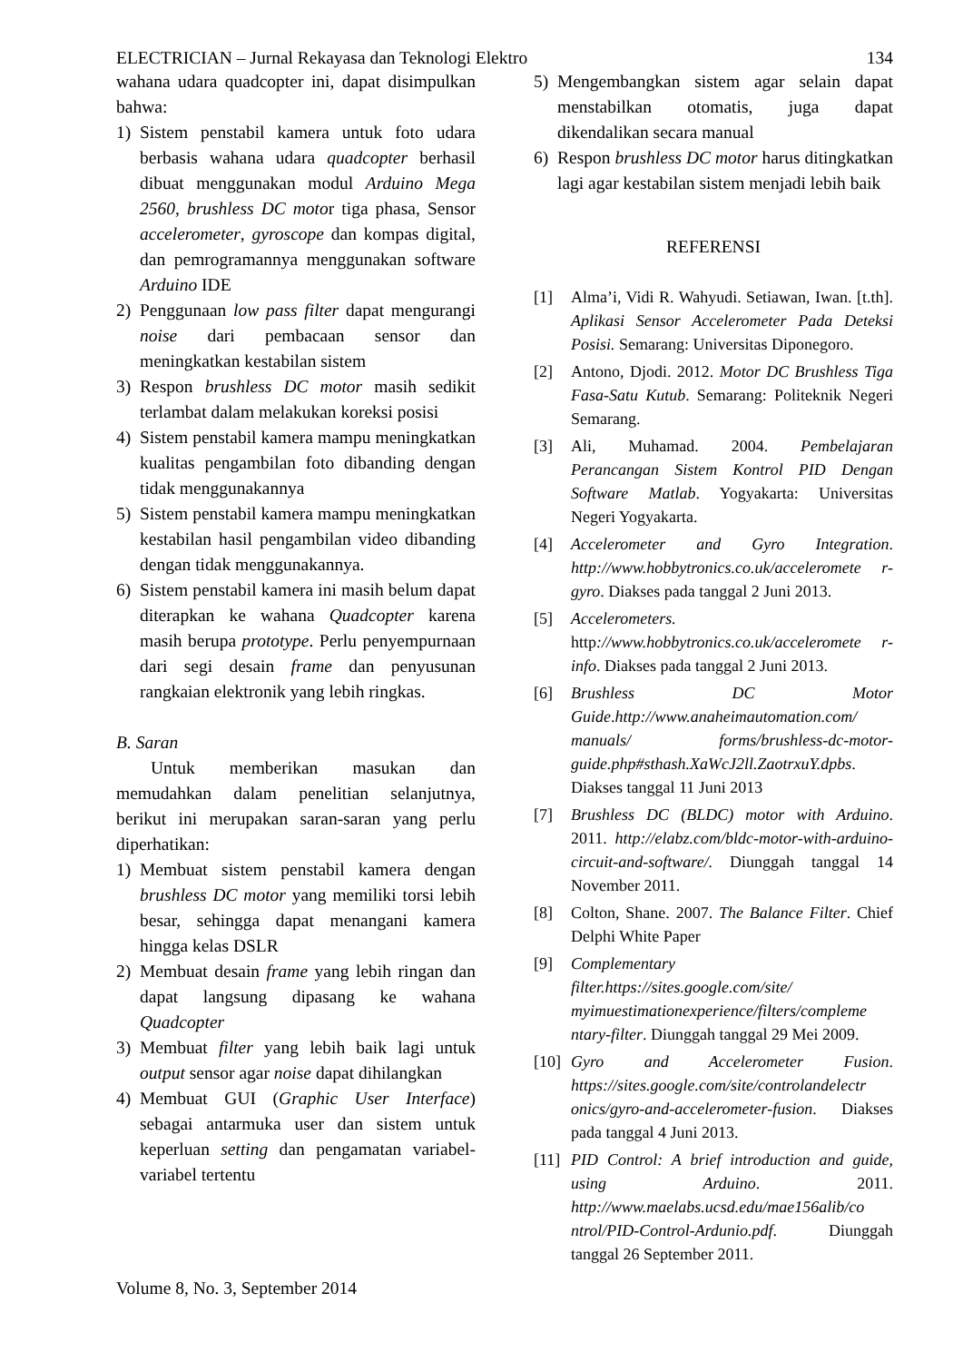ELECTRICIAN – Jurnal Rekayasa dan Teknologi Elektro 134
wahana udara quadcopter ini, dapat disimpulkan bahwa:
1) Sistem penstabil kamera untuk foto udara berbasis wahana udara quadcopter berhasil dibuat menggunakan modul Arduino Mega 2560, brushless DC motor tiga phasa, Sensor accelerometer, gyroscope dan kompas digital, dan pemrogramannya menggunakan software Arduino IDE
2) Penggunaan low pass filter dapat mengurangi noise dari pembacaan sensor dan meningkatkan kestabilan sistem
3) Respon brushless DC motor masih sedikit terlambat dalam melakukan koreksi posisi
4) Sistem penstabil kamera mampu meningkatkan kualitas pengambilan foto dibanding dengan tidak menggunakannya
5) Sistem penstabil kamera mampu meningkatkan kestabilan hasil pengambilan video dibanding dengan tidak menggunakannya.
6) Sistem penstabil kamera ini masih belum dapat diterapkan ke wahana Quadcopter karena masih berupa prototype. Perlu penyempurnaan dari segi desain frame dan penyusunan rangkaian elektronik yang lebih ringkas.
B. Saran
Untuk memberikan masukan dan memudahkan dalam penelitian selanjutnya, berikut ini merupakan saran-saran yang perlu diperhatikan:
1) Membuat sistem penstabil kamera dengan brushless DC motor yang memiliki torsi lebih besar, sehingga dapat menangani kamera hingga kelas DSLR
2) Membuat desain frame yang lebih ringan dan dapat langsung dipasang ke wahana Quadcopter
3) Membuat filter yang lebih baik lagi untuk output sensor agar noise dapat dihilangkan
4) Membuat GUI (Graphic User Interface) sebagai antarmuka user dan sistem untuk keperluan setting dan pengamatan variabel-variabel tertentu
5) Mengembangkan sistem agar selain dapat menstabilkan otomatis, juga dapat dikendalikan secara manual
6) Respon brushless DC motor harus ditingkatkan lagi agar kestabilan sistem menjadi lebih baik
REFERENSI
[1] Alma’i, Vidi R. Wahyudi. Setiawan, Iwan. [t.th]. Aplikasi Sensor Accelerometer Pada Deteksi Posisi. Semarang: Universitas Diponegoro.
[2] Antono, Djodi. 2012. Motor DC Brushless Tiga Fasa-Satu Kutub. Semarang: Politeknik Negeri Semarang.
[3] Ali, Muhamad. 2004. Pembelajaran Perancangan Sistem Kontrol PID Dengan Software Matlab. Yogyakarta: Universitas Negeri Yogyakarta.
[4] Accelerometer and Gyro Integration. http://www.hobbytronics.co.uk/acceleromete r-gyro. Diakses pada tanggal 2 Juni 2013.
[5] Accelerometers. http://www.hobbytronics.co.uk/acceleromete r-info. Diakses pada tanggal 2 Juni 2013.
[6] Brushless DC Motor Guide.http://www.anaheimautomation.com/ manuals/ forms/brushless-dc-motor-guide.php#sthash.XaWcJ2ll.ZaotrxuY.dpbs. Diakses tanggal 11 Juni 2013
[7] Brushless DC (BLDC) motor with Arduino. 2011. http://elabz.com/bldc-motor-with-arduino-circuit-and-software/. Diunggah tanggal 14 November 2011.
[8] Colton, Shane. 2007. The Balance Filter. Chief Delphi White Paper
[9] Complementary filter.https://sites.google.com/site/ myimuestimationexperience/filters/compleme ntary-filter. Diunggah tanggal 29 Mei 2009.
[10] Gyro and Accelerometer Fusion. https://sites.google.com/site/controlandelectr onics/gyro-and-accelerometer-fusion. Diakses pada tanggal 4 Juni 2013.
[11] PID Control: A brief introduction and guide, using Arduino. 2011. http://www.maelabs.ucsd.edu/mae156alib/co ntrol/PID-Control-Ardunio.pdf. Diunggah tanggal 26 September 2011.
Volume 8, No. 3, September 2014